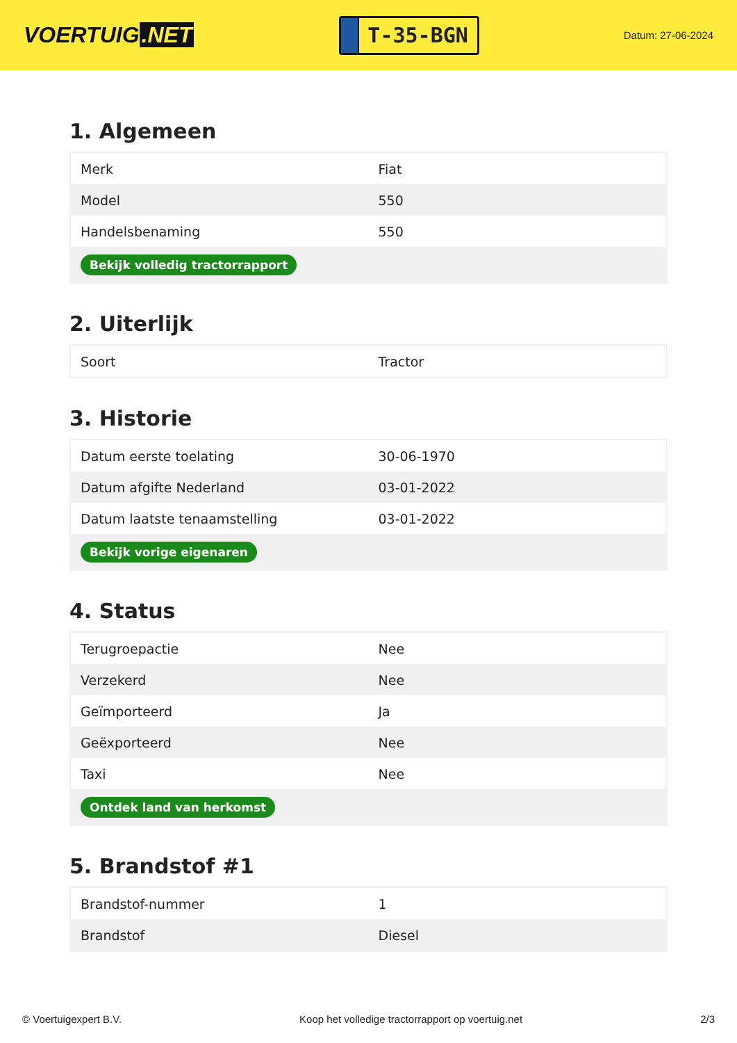VOERTUIG.NET
T-35-BGN
Datum: 27-06-2024
1. Algemeen
| Merk | Fiat |
| Model | 550 |
| Handelsbenaming | 550 |
| Bekijk volledig tractorrapport | |
2. Uiterlijk
| Soort | Tractor |
3. Historie
| Datum eerste toelating | 30-06-1970 |
| Datum afgifte Nederland | 03-01-2022 |
| Datum laatste tenaamstelling | 03-01-2022 |
| Bekijk vorige eigenaren | |
4. Status
| Terugroepactie | Nee |
| Verzekerd | Nee |
| Geïmporteerd | Ja |
| Geëxporteerd | Nee |
| Taxi | Nee |
| Ontdek land van herkomst | |
5. Brandstof #1
| Brandstof-nummer | 1 |
| Brandstof | Diesel |
© Voertuigexpert B.V. Koop het volledige tractorrapport op voertuig.net 2/3